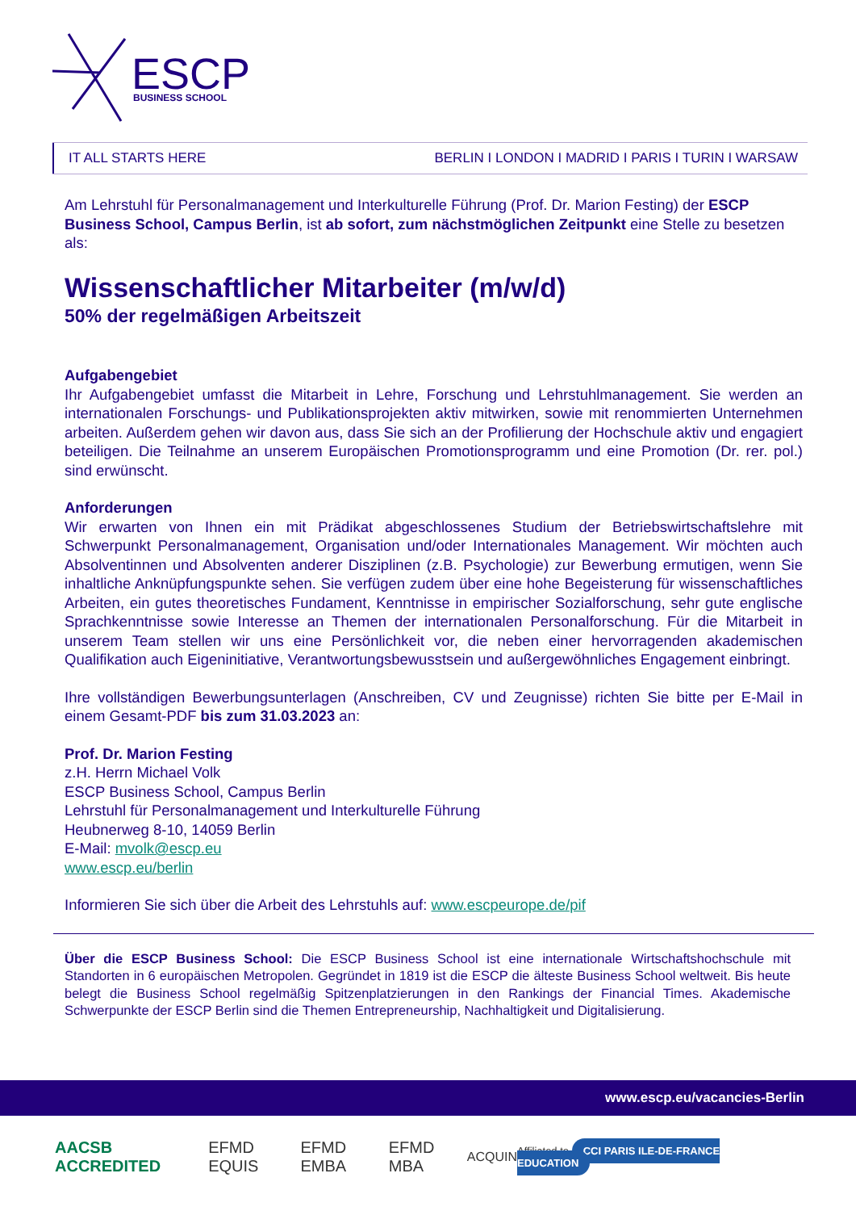ESCP
BUSINESS SCHOOL
IT ALL STARTS HERE BERLIN I LONDON I MADRID I PARIS I TURIN I WARSAW
Am Lehrstuhl für Personalmanagement und Interkulturelle Führung (Prof. Dr. Marion Festing) der ESCP Business School, Campus Berlin, ist ab sofort, zum nächstmöglichen Zeitpunkt eine Stelle zu besetzen als:
Wissenschaftlicher Mitarbeiter (m/w/d)
50% der regelmäßigen Arbeitszeit
Aufgabengebiet
Ihr Aufgabengebiet umfasst die Mitarbeit in Lehre, Forschung und Lehrstuhlmanagement. Sie werden an internationalen Forschungs- und Publikationsprojekten aktiv mitwirken, sowie mit renommierten Unternehmen arbeiten. Außerdem gehen wir davon aus, dass Sie sich an der Profilierung der Hochschule aktiv und engagiert beteiligen. Die Teilnahme an unserem Europäischen Promotionsprogramm und eine Promotion (Dr. rer. pol.) sind erwünscht.
Anforderungen
Wir erwarten von Ihnen ein mit Prädikat abgeschlossenes Studium der Betriebswirtschaftslehre mit Schwerpunkt Personalmanagement, Organisation und/oder Internationales Management. Wir möchten auch Absolventinnen und Absolventen anderer Disziplinen (z.B. Psychologie) zur Bewerbung ermutigen, wenn Sie inhaltliche Anknüpfungspunkte sehen. Sie verfügen zudem über eine hohe Begeisterung für wissenschaftliches Arbeiten, ein gutes theoretisches Fundament, Kenntnisse in empirischer Sozialforschung, sehr gute englische Sprachkenntnisse sowie Interesse an Themen der internationalen Personalforschung. Für die Mitarbeit in unserem Team stellen wir uns eine Persönlichkeit vor, die neben einer hervorragenden akademischen Qualifikation auch Eigeninitiative, Verantwortungsbewusstsein und außergewöhnliches Engagement einbringt.
Ihre vollständigen Bewerbungsunterlagen (Anschreiben, CV und Zeugnisse) richten Sie bitte per E-Mail in einem Gesamt-PDF bis zum 31.03.2023 an:
Prof. Dr. Marion Festing
z.H. Herrn Michael Volk
ESCP Business School, Campus Berlin
Lehrstuhl für Personalmanagement und Interkulturelle Führung
Heubnerweg 8-10, 14059 Berlin
E-Mail: mvolk@escp.eu
www.escp.eu/berlin
Informieren Sie sich über die Arbeit des Lehrstuhls auf: www.escpeurope.de/pif
Über die ESCP Business School: Die ESCP Business School ist eine internationale Wirtschaftshochschule mit Standorten in 6 europäischen Metropolen. Gegründet in 1819 ist die ESCP die älteste Business School weltweit. Bis heute belegt die Business School regelmäßig Spitzenplatzierungen in den Rankings der Financial Times. Akademische Schwerpunkte der ESCP Berlin sind die Themen Entrepreneurship, Nachhaltigkeit und Digitalisierung.
www.escp.eu/vacancies-Berlin
AACSB ACCREDITED EFMD EQUIS EFMD EMBA EFMD MBA ACQUIN Affiliated to CCI PARIS ILE-DE-FRANCE EDUCATION